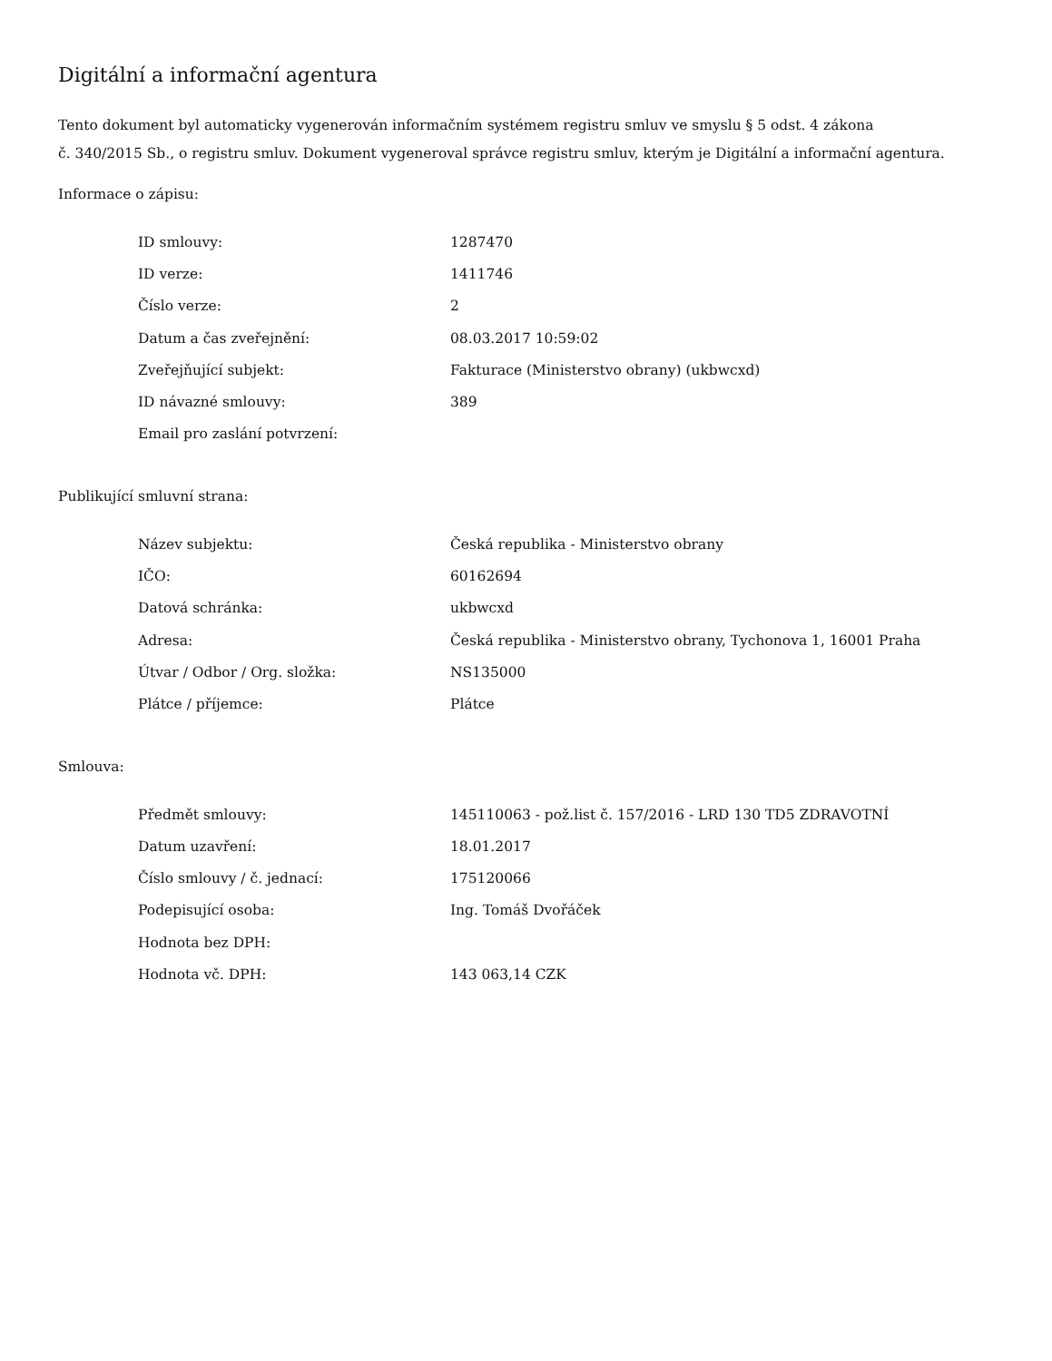Digitální a informační agentura
Tento dokument byl automaticky vygenerován informačním systémem registru smluv ve smyslu § 5 odst. 4 zákona
č. 340/2015 Sb., o registru smluv. Dokument vygeneroval správce registru smluv, kterým je Digitální a informační agentura.
Informace o zápisu:
| ID smlouvy: | 1287470 |
| ID verze: | 1411746 |
| Číslo verze: | 2 |
| Datum a čas zveřejnění: | 08.03.2017 10:59:02 |
| Zveřejňující subjekt: | Fakturace (Ministerstvo obrany) (ukbwcxd) |
| ID návazné smlouvy: | 389 |
| Email pro zaslání potvrzení: | |
Publikující smluvní strana:
| Název subjektu: | Česká republika - Ministerstvo obrany |
| IČO: | 60162694 |
| Datová schránka: | ukbwcxd |
| Adresa: | Česká republika - Ministerstvo obrany, Tychonova 1, 16001 Praha |
| Útvar / Odbor / Org. složka: | NS135000 |
| Plátce / příjemce: | Plátce |
Smlouva:
| Předmět smlouvy: | 145110063 - pož.list č. 157/2016 - LRD 130 TD5 ZDRAVOTNÍ |
| Datum uzavření: | 18.01.2017 |
| Číslo smlouvy / č. jednací: | 175120066 |
| Podepisující osoba: | Ing. Tomáš Dvořáček |
| Hodnota bez DPH: | |
| Hodnota vč. DPH: | 143 063,14 CZK |